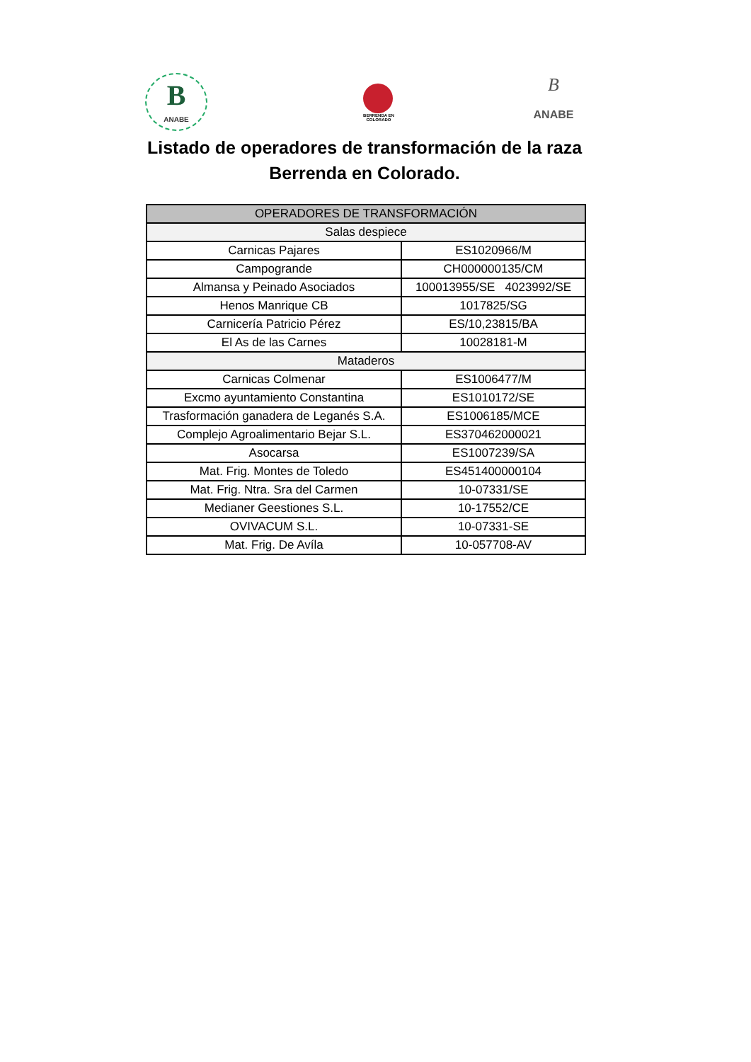B
ANABE
BERRENDA EN COLORADO
B
ANABE
Listado de operadores de transformación de la raza
Berrenda en Colorado.
| OPERADORES DE TRANSFORMACIÓN | |
| --- | --- |
| Salas despiece | |
| Carnicas Pajares | ES1020966/M |
| Campogrande | CH000000135/CM |
| Almansa y Peinado Asociados | 100013955/SE 4023992/SE |
| Henos Manrique CB | 1017825/SG |
| Carnicería Patricio Pérez | ES/10,23815/BA |
| El As de las Carnes | 10028181-M |
| Mataderos | |
| Carnicas Colmenar | ES1006477/M |
| Excmo ayuntamiento Constantina | ES1010172/SE |
| Trasformación ganadera de Leganés S.A. | ES1006185/MCE |
| Complejo Agroalimentario Bejar S.L. | ES370462000021 |
| Asocarsa | ES1007239/SA |
| Mat. Frig. Montes de Toledo | ES451400000104 |
| Mat. Frig. Ntra. Sra del Carmen | 10-07331/SE |
| Medianer Geestiones S.L. | 10-17552/CE |
| OVIVACUM S.L. | 10-07331-SE |
| Mat. Frig. De Avíla | 10-057708-AV |